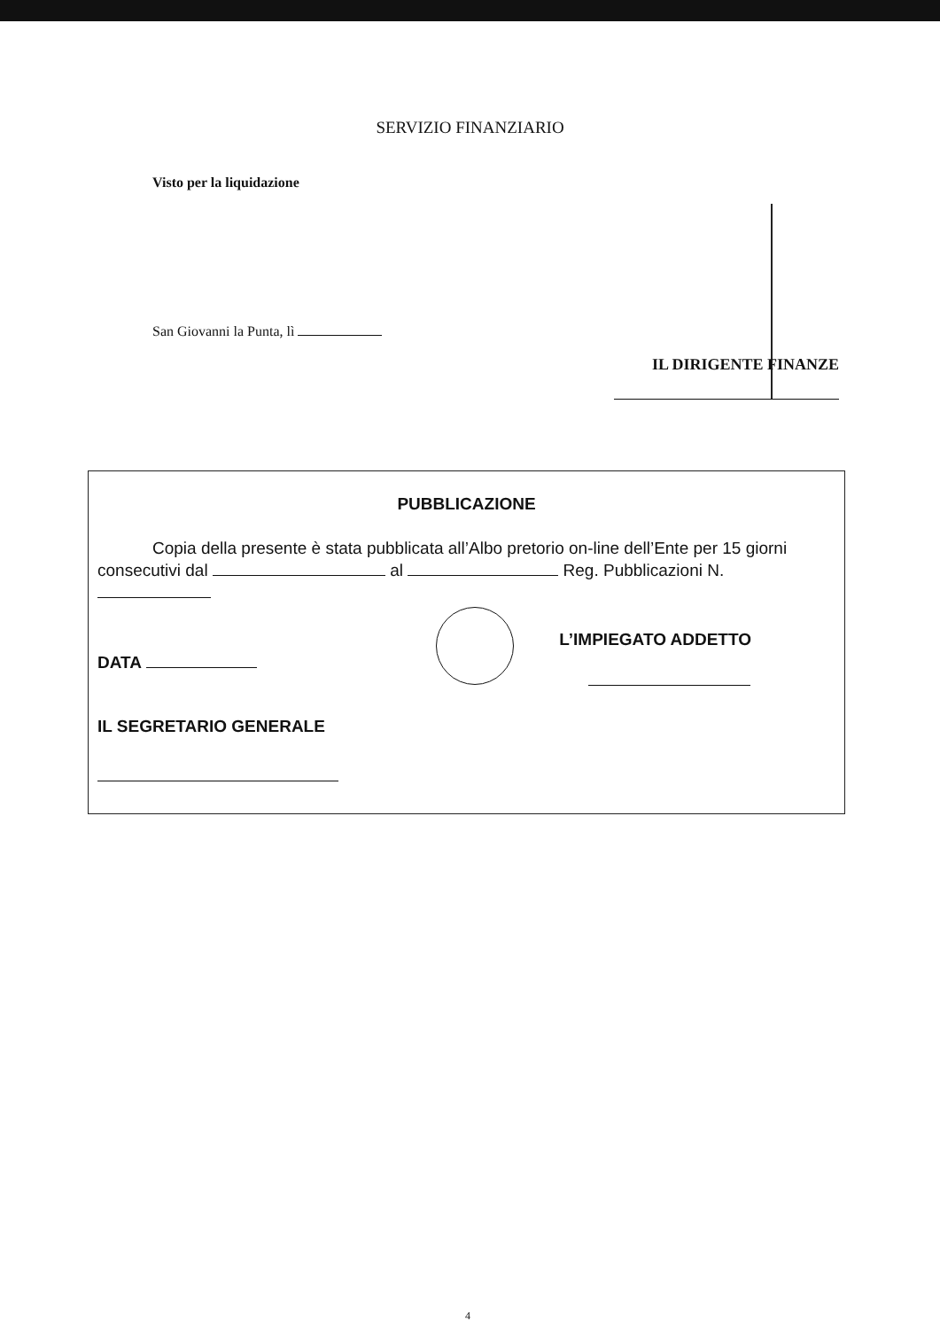SERVIZIO FINANZIARIO
Visto per la liquidazione
San Giovanni la Punta, lì
IL DIRIGENTE FINANZE
PUBBLICAZIONE
Copia della presente è stata pubblicata all’Albo pretorio on-line dell’Ente per 15 giorni consecutivi dal al Reg. Pubblicazioni N.
DATA
L’IMPIEGATO ADDETTO
IL SEGRETARIO GENERALE
4